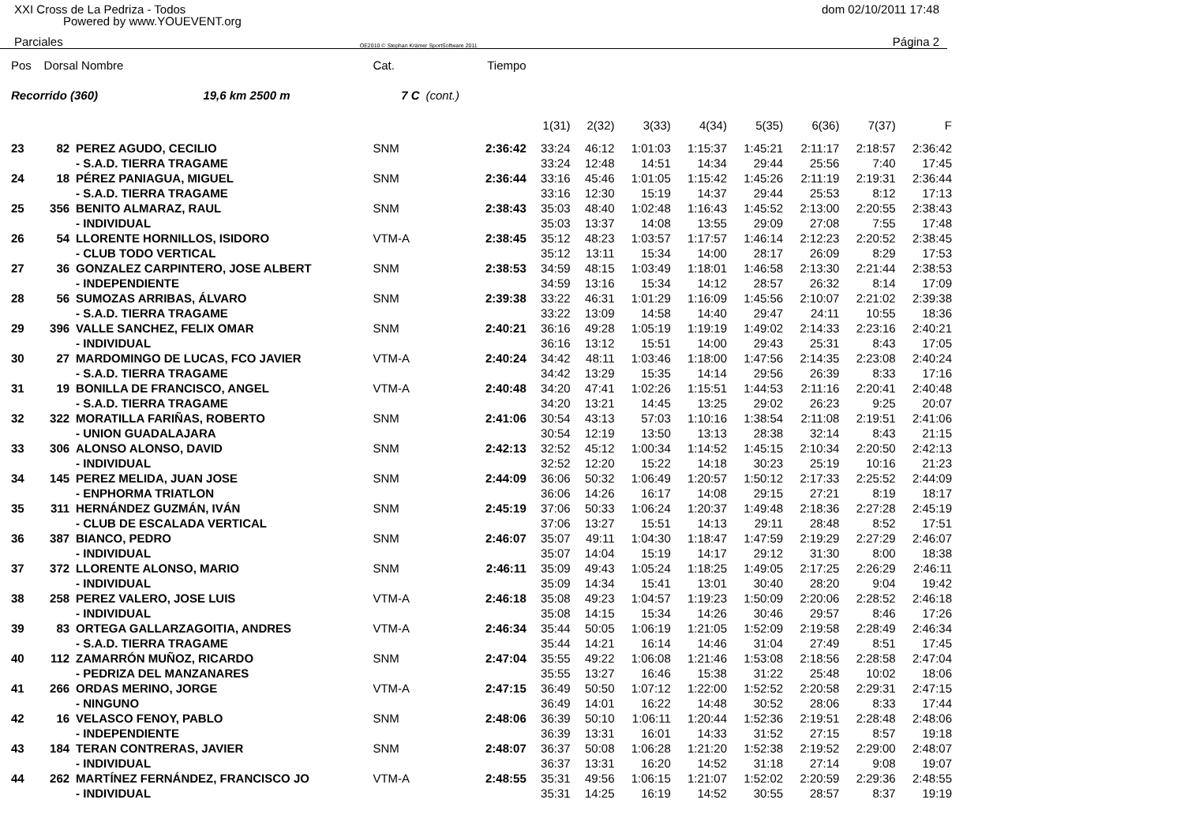XXI Cross de La Pedriza - Todos dom 02/10/2011 17:48
Powered by www.YOUEVENT.org
Parciales OE2010 © Stephan Krämer SportSoftware 2011 Página 2
| Pos | Dorsal Nombre | | Cat. | | Tiempo | | | | | | | | |
| --- | --- | --- | --- | --- | --- | --- | --- | --- | --- | --- | --- | --- | --- |
| Recorrido (360) 19,6 km 2500 m | | | 7 C | (cont.) | | | | | | | | | |
| | | | | | | 1(31) | 2(32) | 3(33) | 4(34) | 5(35) | 6(36) | 7(37) | F |
| 23 | 82 | PEREZ AGUDO, CECILIO | SNM | | 2:36:42 | 33:24 | 46:12 | 1:01:03 | 1:15:37 | 1:45:21 | 2:11:17 | 2:18:57 | 2:36:42 |
| | | - S.A.D. TIERRA TRAGAME | | | | 33:24 | 12:48 | 14:51 | 14:34 | 29:44 | 25:56 | 7:40 | 17:45 |
| 24 | 18 | PÉREZ PANIAGUA, MIGUEL | SNM | | 2:36:44 | 33:16 | 45:46 | 1:01:05 | 1:15:42 | 1:45:26 | 2:11:19 | 2:19:31 | 2:36:44 |
| | | - S.A.D. TIERRA TRAGAME | | | | 33:16 | 12:30 | 15:19 | 14:37 | 29:44 | 25:53 | 8:12 | 17:13 |
| 25 | 356 | BENITO ALMARAZ, RAUL | SNM | | 2:38:43 | 35:03 | 48:40 | 1:02:48 | 1:16:43 | 1:45:52 | 2:13:00 | 2:20:55 | 2:38:43 |
| | | - INDIVIDUAL | | | | 35:03 | 13:37 | 14:08 | 13:55 | 29:09 | 27:08 | 7:55 | 17:48 |
| 26 | 54 | LLORENTE HORNILLOS, ISIDORO | VTM-A | | 2:38:45 | 35:12 | 48:23 | 1:03:57 | 1:17:57 | 1:46:14 | 2:12:23 | 2:20:52 | 2:38:45 |
| | | - CLUB TODO VERTICAL | | | | 35:12 | 13:11 | 15:34 | 14:00 | 28:17 | 26:09 | 8:29 | 17:53 |
| 27 | 36 | GONZALEZ CARPINTERO, JOSE ALBERT | SNM | | 2:38:53 | 34:59 | 48:15 | 1:03:49 | 1:18:01 | 1:46:58 | 2:13:30 | 2:21:44 | 2:38:53 |
| | | - INDEPENDIENTE | | | | 34:59 | 13:16 | 15:34 | 14:12 | 28:57 | 26:32 | 8:14 | 17:09 |
| 28 | 56 | SUMOZAS ARRIBAS, ÁLVARO | SNM | | 2:39:38 | 33:22 | 46:31 | 1:01:29 | 1:16:09 | 1:45:56 | 2:10:07 | 2:21:02 | 2:39:38 |
| | | - S.A.D. TIERRA TRAGAME | | | | 33:22 | 13:09 | 14:58 | 14:40 | 29:47 | 24:11 | 10:55 | 18:36 |
| 29 | 396 | VALLE SANCHEZ, FELIX OMAR | SNM | | 2:40:21 | 36:16 | 49:28 | 1:05:19 | 1:19:19 | 1:49:02 | 2:14:33 | 2:23:16 | 2:40:21 |
| | | - INDIVIDUAL | | | | 36:16 | 13:12 | 15:51 | 14:00 | 29:43 | 25:31 | 8:43 | 17:05 |
| 30 | 27 | MARDOMINGO DE LUCAS, FCO JAVIER | VTM-A | | 2:40:24 | 34:42 | 48:11 | 1:03:46 | 1:18:00 | 1:47:56 | 2:14:35 | 2:23:08 | 2:40:24 |
| | | - S.A.D. TIERRA TRAGAME | | | | 34:42 | 13:29 | 15:35 | 14:14 | 29:56 | 26:39 | 8:33 | 17:16 |
| 31 | 19 | BONILLA DE FRANCISCO, ANGEL | VTM-A | | 2:40:48 | 34:20 | 47:41 | 1:02:26 | 1:15:51 | 1:44:53 | 2:11:16 | 2:20:41 | 2:40:48 |
| | | - S.A.D. TIERRA TRAGAME | | | | 34:20 | 13:21 | 14:45 | 13:25 | 29:02 | 26:23 | 9:25 | 20:07 |
| 32 | 322 | MORATILLA FARIÑAS, ROBERTO | SNM | | 2:41:06 | 30:54 | 43:13 | 57:03 | 1:10:16 | 1:38:54 | 2:11:08 | 2:19:51 | 2:41:06 |
| | | - UNION GUADALAJARA | | | | 30:54 | 12:19 | 13:50 | 13:13 | 28:38 | 32:14 | 8:43 | 21:15 |
| 33 | 306 | ALONSO ALONSO, DAVID | SNM | | 2:42:13 | 32:52 | 45:12 | 1:00:34 | 1:14:52 | 1:45:15 | 2:10:34 | 2:20:50 | 2:42:13 |
| | | - INDIVIDUAL | | | | 32:52 | 12:20 | 15:22 | 14:18 | 30:23 | 25:19 | 10:16 | 21:23 |
| 34 | 145 | PEREZ MELIDA, JUAN JOSE | SNM | | 2:44:09 | 36:06 | 50:32 | 1:06:49 | 1:20:57 | 1:50:12 | 2:17:33 | 2:25:52 | 2:44:09 |
| | | - ENPHORMA TRIATLON | | | | 36:06 | 14:26 | 16:17 | 14:08 | 29:15 | 27:21 | 8:19 | 18:17 |
| 35 | 311 | HERNÁNDEZ GUZMÁN, IVÁN | SNM | | 2:45:19 | 37:06 | 50:33 | 1:06:24 | 1:20:37 | 1:49:48 | 2:18:36 | 2:27:28 | 2:45:19 |
| | | - CLUB DE ESCALADA VERTICAL | | | | 37:06 | 13:27 | 15:51 | 14:13 | 29:11 | 28:48 | 8:52 | 17:51 |
| 36 | 387 | BIANCO, PEDRO | SNM | | 2:46:07 | 35:07 | 49:11 | 1:04:30 | 1:18:47 | 1:47:59 | 2:19:29 | 2:27:29 | 2:46:07 |
| | | - INDIVIDUAL | | | | 35:07 | 14:04 | 15:19 | 14:17 | 29:12 | 31:30 | 8:00 | 18:38 |
| 37 | 372 | LLORENTE ALONSO, MARIO | SNM | | 2:46:11 | 35:09 | 49:43 | 1:05:24 | 1:18:25 | 1:49:05 | 2:17:25 | 2:26:29 | 2:46:11 |
| | | - INDIVIDUAL | | | | 35:09 | 14:34 | 15:41 | 13:01 | 30:40 | 28:20 | 9:04 | 19:42 |
| 38 | 258 | PEREZ VALERO, JOSE LUIS | VTM-A | | 2:46:18 | 35:08 | 49:23 | 1:04:57 | 1:19:23 | 1:50:09 | 2:20:06 | 2:28:52 | 2:46:18 |
| | | - INDIVIDUAL | | | | 35:08 | 14:15 | 15:34 | 14:26 | 30:46 | 29:57 | 8:46 | 17:26 |
| 39 | 83 | ORTEGA GALLARZAGOITIA, ANDRES | VTM-A | | 2:46:34 | 35:44 | 50:05 | 1:06:19 | 1:21:05 | 1:52:09 | 2:19:58 | 2:28:49 | 2:46:34 |
| | | - S.A.D. TIERRA TRAGAME | | | | 35:44 | 14:21 | 16:14 | 14:46 | 31:04 | 27:49 | 8:51 | 17:45 |
| 40 | 112 | ZAMARRÓN MUÑOZ, RICARDO | SNM | | 2:47:04 | 35:55 | 49:22 | 1:06:08 | 1:21:46 | 1:53:08 | 2:18:56 | 2:28:58 | 2:47:04 |
| | | - PEDRIZA DEL MANZANARES | | | | 35:55 | 13:27 | 16:46 | 15:38 | 31:22 | 25:48 | 10:02 | 18:06 |
| 41 | 266 | ORDAS MERINO, JORGE | VTM-A | | 2:47:15 | 36:49 | 50:50 | 1:07:12 | 1:22:00 | 1:52:52 | 2:20:58 | 2:29:31 | 2:47:15 |
| | | - NINGUNO | | | | 36:49 | 14:01 | 16:22 | 14:48 | 30:52 | 28:06 | 8:33 | 17:44 |
| 42 | 16 | VELASCO FENOY, PABLO | SNM | | 2:48:06 | 36:39 | 50:10 | 1:06:11 | 1:20:44 | 1:52:36 | 2:19:51 | 2:28:48 | 2:48:06 |
| | | - INDEPENDIENTE | | | | 36:39 | 13:31 | 16:01 | 14:33 | 31:52 | 27:15 | 8:57 | 19:18 |
| 43 | 184 | TERAN CONTRERAS, JAVIER | SNM | | 2:48:07 | 36:37 | 50:08 | 1:06:28 | 1:21:20 | 1:52:38 | 2:19:52 | 2:29:00 | 2:48:07 |
| | | - INDIVIDUAL | | | | 36:37 | 13:31 | 16:20 | 14:52 | 31:18 | 27:14 | 9:08 | 19:07 |
| 44 | 262 | MARTÍNEZ FERNÁNDEZ, FRANCISCO JO | VTM-A | | 2:48:55 | 35:31 | 49:56 | 1:06:15 | 1:21:07 | 1:52:02 | 2:20:59 | 2:29:36 | 2:48:55 |
| | | - INDIVIDUAL | | | | 35:31 | 14:25 | 16:19 | 14:52 | 30:55 | 28:57 | 8:37 | 19:19 |